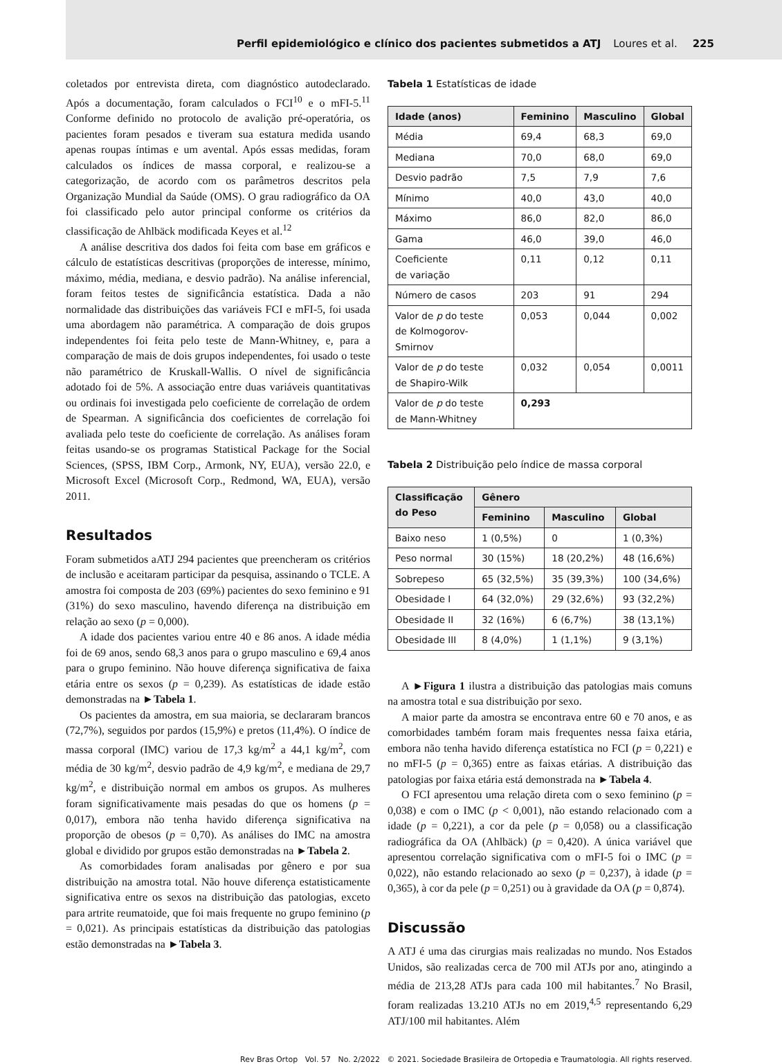Perfil epidemiológico e clínico dos pacientes submetidos a ATJ Loures et al. 225
coletados por entrevista direta, com diagnóstico autodeclarado. Após a documentação, foram calculados o FCI<sup>10</sup> e o mFI-5.<sup>11</sup> Conforme definido no protocolo de avalição pré-operatória, os pacientes foram pesados e tiveram sua estatura medida usando apenas roupas íntimas e um avental. Após essas medidas, foram calculados os índices de massa corporal, e realizou-se a categorização, de acordo com os parâmetros descritos pela Organização Mundial da Saúde (OMS). O grau radiográfico da OA foi classificado pelo autor principal conforme os critérios da classificação de Ahlbäck modificada Keyes et al.<sup>12</sup>
A análise descritiva dos dados foi feita com base em gráficos e cálculo de estatísticas descritivas (proporções de interesse, mínimo, máximo, média, mediana, e desvio padrão). Na análise inferencial, foram feitos testes de significância estatística. Dada a não normalidade das distribuições das variáveis FCI e mFI-5, foi usada uma abordagem não paramétrica. A comparação de dois grupos independentes foi feita pelo teste de Mann-Whitney, e, para a comparação de mais de dois grupos independentes, foi usado o teste não paramétrico de Kruskall-Wallis. O nível de significância adotado foi de 5%. A associação entre duas variáveis quantitativas ou ordinais foi investigada pelo coeficiente de correlação de ordem de Spearman. A significância dos coeficientes de correlação foi avaliada pelo teste do coeficiente de correlação. As análises foram feitas usando-se os programas Statistical Package for the Social Sciences, (SPSS, IBM Corp., Armonk, NY, EUA), versão 22.0, e Microsoft Excel (Microsoft Corp., Redmond, WA, EUA), versão 2011.
Resultados
Foram submetidos aATJ 294 pacientes que preencheram os critérios de inclusão e aceitaram participar da pesquisa, assinando o TCLE. A amostra foi composta de 203 (69%) pacientes do sexo feminino e 91 (31%) do sexo masculino, havendo diferença na distribuição em relação ao sexo (p = 0,000).
A idade dos pacientes variou entre 40 e 86 anos. A idade média foi de 69 anos, sendo 68,3 anos para o grupo masculino e 69,4 anos para o grupo feminino. Não houve diferença significativa de faixa etária entre os sexos (p = 0,239). As estatísticas de idade estão demonstradas na ►Tabela 1.
Os pacientes da amostra, em sua maioria, se declararam brancos (72,7%), seguidos por pardos (15,9%) e pretos (11,4%). O índice de massa corporal (IMC) variou de 17,3 kg/m<sup>2</sup> a 44,1 kg/m<sup>2</sup>, com média de 30 kg/m<sup>2</sup>, desvio padrão de 4,9 kg/m<sup>2</sup>, e mediana de 29,7 kg/m<sup>2</sup>, e distribuição normal em ambos os grupos. As mulheres foram significativamente mais pesadas do que os homens (p = 0,017), embora não tenha havido diferença significativa na proporção de obesos (p = 0,70). As análises do IMC na amostra global e dividido por grupos estão demonstradas na ►Tabela 2.
As comorbidades foram analisadas por gênero e por sua distribuição na amostra total. Não houve diferença estatisticamente significativa entre os sexos na distribuição das patologias, exceto para artrite reumatoide, que foi mais frequente no grupo feminino (p = 0,021). As principais estatísticas da distribuição das patologias estão demonstradas na ►Tabela 3.
Tabela 1 Estatísticas de idade
| Idade (anos) | Feminino | Masculino | Global |
| --- | --- | --- | --- |
| Média | 69,4 | 68,3 | 69,0 |
| Mediana | 70,0 | 68,0 | 69,0 |
| Desvio padrão | 7,5 | 7,9 | 7,6 |
| Mínimo | 40,0 | 43,0 | 40,0 |
| Máximo | 86,0 | 82,0 | 86,0 |
| Gama | 46,0 | 39,0 | 46,0 |
| Coeficiente de variação | 0,11 | 0,12 | 0,11 |
| Número de casos | 203 | 91 | 294 |
| Valor de p do teste de Kolmogorov-Smirnov | 0,053 | 0,044 | 0,002 |
| Valor de p do teste de Shapiro-Wilk | 0,032 | 0,054 | 0,0011 |
| Valor de p do teste de Mann-Whitney | 0,293 | | |
Tabela 2 Distribuição pelo índice de massa corporal
| Classificação do Peso | Gênero | | |
| --- | --- | --- | --- |
| | Feminino | Masculino | Global |
| Baixo neso | 1 (0,5%) | 0 | 1 (0,3%) |
| Peso normal | 30 (15%) | 18 (20,2%) | 48 (16,6%) |
| Sobrepeso | 65 (32,5%) | 35 (39,3%) | 100 (34,6%) |
| Obesidade I | 64 (32,0%) | 29 (32,6%) | 93 (32,2%) |
| Obesidade II | 32 (16%) | 6 (6,7%) | 38 (13,1%) |
| Obesidade III | 8 (4,0%) | 1 (1,1%) | 9 (3,1%) |
A ►Figura 1 ilustra a distribuição das patologias mais comuns na amostra total e sua distribuição por sexo.
A maior parte da amostra se encontrava entre 60 e 70 anos, e as comorbidades também foram mais frequentes nessa faixa etária, embora não tenha havido diferença estatística no FCI (p = 0,221) e no mFI-5 (p = 0,365) entre as faixas etárias. A distribuição das patologias por faixa etária está demonstrada na ►Tabela 4.
O FCI apresentou uma relação direta com o sexo feminino (p = 0,038) e com o IMC (p < 0,001), não estando relacionado com a idade (p = 0,221), a cor da pele (p = 0,058) ou a classificação radiográfica da OA (Ahlbäck) (p = 0,420). A única variável que apresentou correlação significativa com o mFI-5 foi o IMC (p = 0,022), não estando relacionado ao sexo (p = 0,237), à idade (p = 0,365), à cor da pele (p = 0,251) ou à gravidade da OA (p = 0,874).
Discussão
A ATJ é uma das cirurgias mais realizadas no mundo. Nos Estados Unidos, são realizadas cerca de 700 mil ATJs por ano, atingindo a média de 213,28 ATJs para cada 100 mil habitantes.<sup>7</sup> No Brasil, foram realizadas 13.210 ATJs no em 2019,<sup>4,5</sup> representando 6,29 ATJ/100 mil habitantes. Além
Rev Bras Ortop Vol. 57 No. 2/2022 © 2021. Sociedade Brasileira de Ortopedia e Traumatologia. All rights reserved.